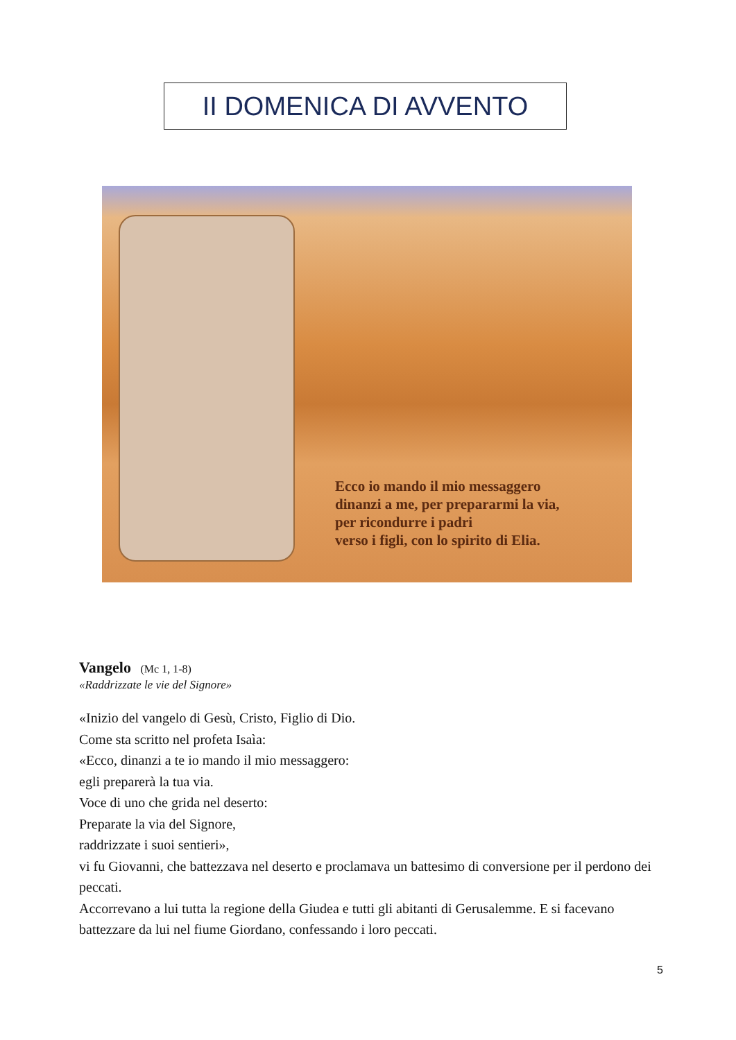II DOMENICA DI AVVENTO
Ecco io mando il mio messaggero
dinanzi a me, per prepararmi la via,
per ricondurre i padri
verso i figli, con lo spirito di Elia.
Vangelo (Mc 1, 1-8)
«Raddrizzate le vie del Signore»
«Inizio del vangelo di Gesù, Cristo, Figlio di Dio.
Come sta scritto nel profeta Isaìa:
«Ecco, dinanzi a te io mando il mio messaggero:
egli preparerà la tua via.
Voce di uno che grida nel deserto:
Preparate la via del Signore,
raddrizzate i suoi sentieri»,
vi fu Giovanni, che battezzava nel deserto e proclamava un battesimo di conversione per il perdono dei peccati.
Accorrevano a lui tutta la regione della Giudea e tutti gli abitanti di Gerusalemme. E si facevano battezzare da lui nel fiume Giordano, confessando i loro peccati.
5